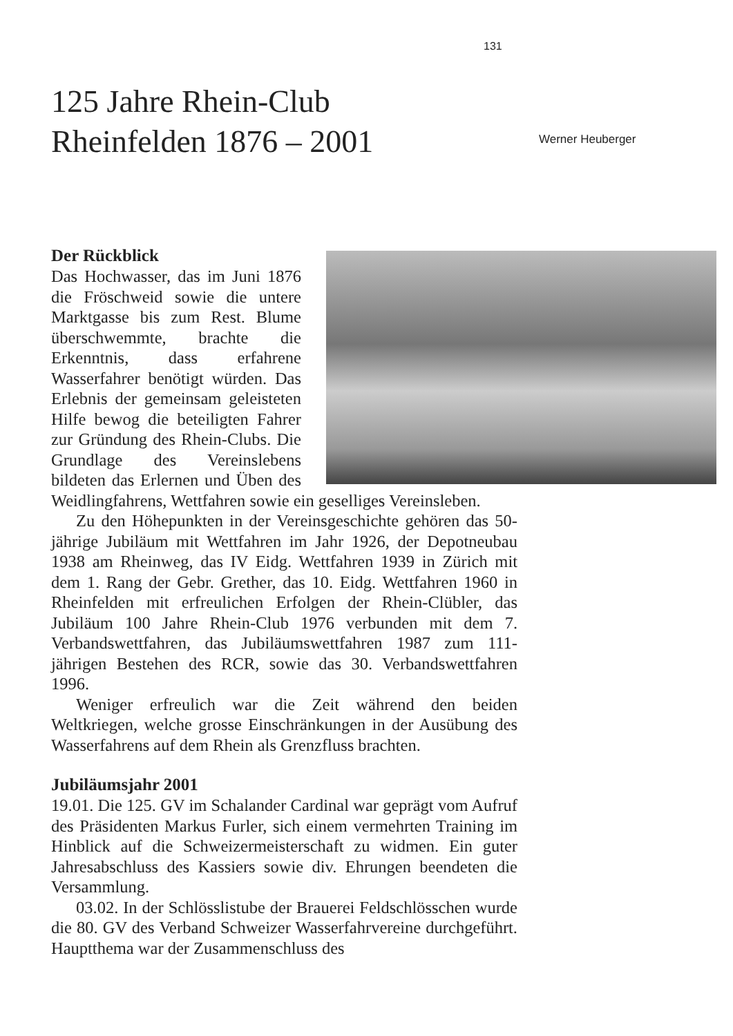131
125 Jahre Rhein-Club
Rheinfelden 1876 – 2001
Werner Heuberger
Der Rückblick
Das Hochwasser, das im Juni 1876 die Fröschweid sowie die untere Marktgasse bis zum Rest. Blume überschwemmte, brachte die Erkenntnis, dass erfahrene Wasserfahrer benötigt würden. Das Erlebnis der gemeinsam geleisteten Hilfe bewog die beteiligten Fahrer zur Gründung des Rhein-Clubs. Die Grundlage des Vereinslebens bildeten das Erlernen und Üben des Weidlingfahrens, Wettfahren sowie ein geselliges Vereinsleben.
Zu den Höhepunkten in der Vereinsgeschichte gehören das 50-jährige Jubiläum mit Wettfahren im Jahr 1926, der Depotneubau 1938 am Rheinweg, das IV Eidg. Wettfahren 1939 in Zürich mit dem 1. Rang der Gebr. Grether, das 10. Eidg. Wettfahren 1960 in Rheinfelden mit erfreulichen Erfolgen der Rhein-Clübler, das Jubiläum 100 Jahre Rhein-Club 1976 verbunden mit dem 7. Verbandswettfahren, das Jubiläumswettfahren 1987 zum 111-jährigen Bestehen des RCR, sowie das 30. Verbandswettfahren 1996.
Weniger erfreulich war die Zeit während den beiden Weltkriegen, welche grosse Einschränkungen in der Ausübung des Wasserfahrens auf dem Rhein als Grenzfluss brachten.
Jubiläumsjahr 2001
19.01. Die 125. GV im Schalander Cardinal war geprägt vom Aufruf des Präsidenten Markus Furler, sich einem vermehrten Training im Hinblick auf die Schweizermeisterschaft zu widmen. Ein guter Jahresabschluss des Kassiers sowie div. Ehrungen beendeten die Versammlung.
03.02. In der Schlösslistube der Brauerei Feldschlösschen wurde die 80. GV des Verband Schweizer Wasserfahrvereine durchgeführt. Hauptthema war der Zusammenschluss des